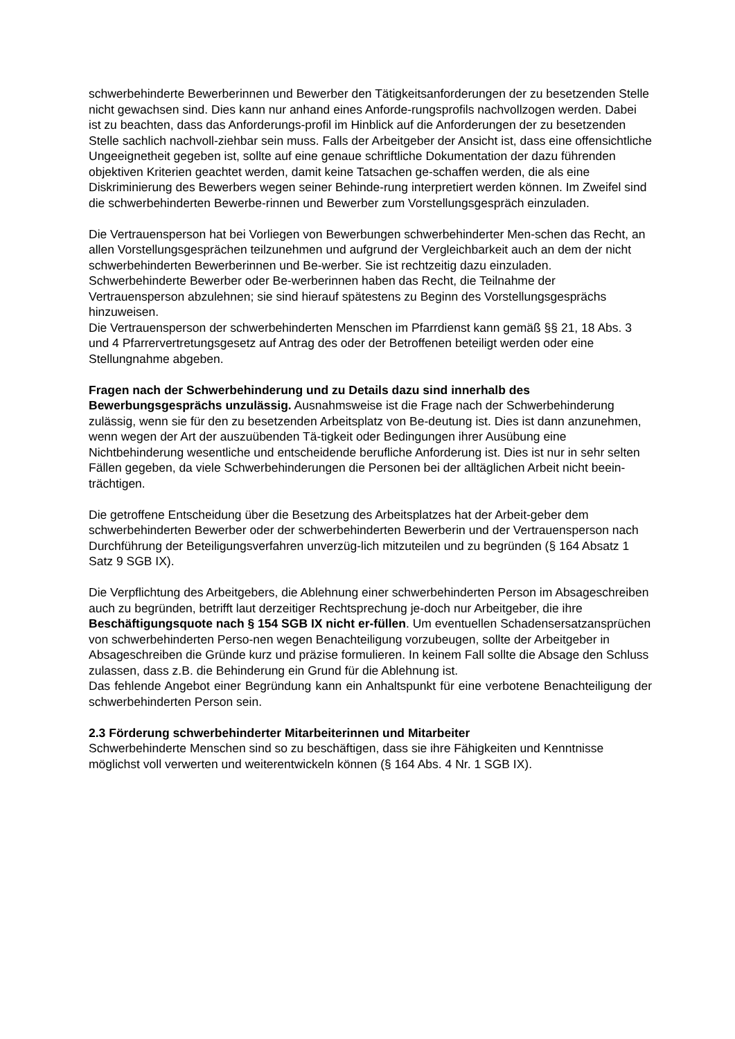schwerbehinderte Bewerberinnen und Bewerber den Tätigkeitsanforderungen der zu besetzenden Stelle nicht gewachsen sind. Dies kann nur anhand eines Anforde-rungsprofils nachvollzogen werden. Dabei ist zu beachten, dass das Anforderungs-profil im Hinblick auf die Anforderungen der zu besetzenden Stelle sachlich nachvoll-ziehbar sein muss. Falls der Arbeitgeber der Ansicht ist, dass eine offensichtliche Ungeeignetheit gegeben ist, sollte auf eine genaue schriftliche Dokumentation der dazu führenden objektiven Kriterien geachtet werden, damit keine Tatsachen ge-schaffen werden, die als eine Diskriminierung des Bewerbers wegen seiner Behinde-rung interpretiert werden können. Im Zweifel sind die schwerbehinderten Bewerbe-rinnen und Bewerber zum Vorstellungsgespräch einzuladen.
Die Vertrauensperson hat bei Vorliegen von Bewerbungen schwerbehinderter Men-schen das Recht, an allen Vorstellungsgesprächen teilzunehmen und aufgrund der Vergleichbarkeit auch an dem der nicht schwerbehinderten Bewerberinnen und Be-werber. Sie ist rechtzeitig dazu einzuladen. Schwerbehinderte Bewerber oder Be-werberinnen haben das Recht, die Teilnahme der Vertrauensperson abzulehnen; sie sind hierauf spätestens zu Beginn des Vorstellungsgesprächs hinzuweisen.
Die Vertrauensperson der schwerbehinderten Menschen im Pfarrdienst kann gemäß §§ 21, 18 Abs. 3 und 4 Pfarrervertretungsgesetz auf Antrag des oder der Betroffenen beteiligt werden oder eine Stellungnahme abgeben.
Fragen nach der Schwerbehinderung und zu Details dazu sind innerhalb des Bewerbungsgesprächs unzulässig. Ausnahmsweise ist die Frage nach der Schwerbehinderung zulässig, wenn sie für den zu besetzenden Arbeitsplatz von Be-deutung ist. Dies ist dann anzunehmen, wenn wegen der Art der auszuübenden Tä-tigkeit oder Bedingungen ihrer Ausübung eine Nichtbehinderung wesentliche und entscheidende berufliche Anforderung ist. Dies ist nur in sehr selten Fällen gegeben, da viele Schwerbehinderungen die Personen bei der alltäglichen Arbeit nicht beein-trächtigen.
Die getroffene Entscheidung über die Besetzung des Arbeitsplatzes hat der Arbeit-geber dem schwerbehinderten Bewerber oder der schwerbehinderten Bewerberin und der Vertrauensperson nach Durchführung der Beteiligungsverfahren unverzüg-lich mitzuteilen und zu begründen (§ 164 Absatz 1 Satz 9 SGB IX).
Die Verpflichtung des Arbeitgebers, die Ablehnung einer schwerbehinderten Person im Absageschreiben auch zu begründen, betrifft laut derzeitiger Rechtsprechung je-doch nur Arbeitgeber, die ihre Beschäftigungsquote nach § 154 SGB IX nicht er-füllen. Um eventuellen Schadensersatzansprüchen von schwerbehinderten Perso-nen wegen Benachteiligung vorzubeugen, sollte der Arbeitgeber in Absageschreiben die Gründe kurz und präzise formulieren. In keinem Fall sollte die Absage den Schluss zulassen, dass z.B. die Behinderung ein Grund für die Ablehnung ist.
Das fehlende Angebot einer Begründung kann ein Anhaltspunkt für eine verbotene Benachteiligung der schwerbehinderten Person sein.
2.3 Förderung schwerbehinderter Mitarbeiterinnen und Mitarbeiter
Schwerbehinderte Menschen sind so zu beschäftigen, dass sie ihre Fähigkeiten und Kenntnisse möglichst voll verwerten und weiterentwickeln können (§ 164 Abs. 4 Nr. 1 SGB IX).